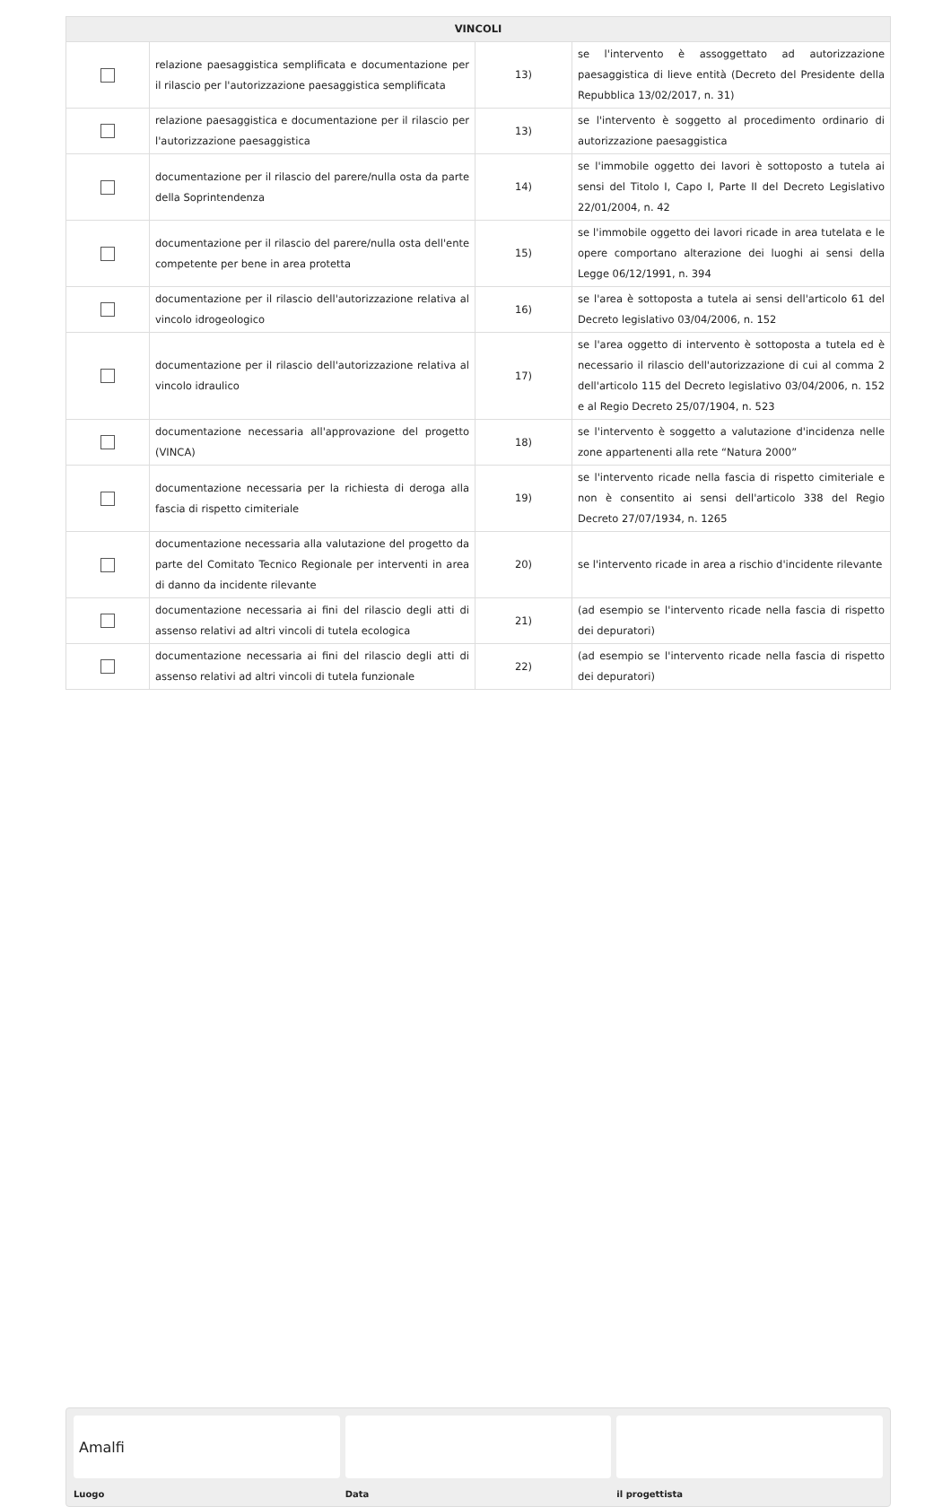| VINCOLI | | | |
| --- | --- | --- | --- |
| | relazione paesaggistica semplificata e documentazione per il rilascio per l'autorizzazione paesaggistica semplificata | 13) | se l'intervento è assoggettato ad autorizzazione paesaggistica di lieve entità (Decreto del Presidente della Repubblica 13/02/2017, n. 31) |
| | relazione paesaggistica e documentazione per il rilascio per l'autorizzazione paesaggistica | 13) | se l'intervento è soggetto al procedimento ordinario di autorizzazione paesaggistica |
| | documentazione per il rilascio del parere/nulla osta da parte della Soprintendenza | 14) | se l'immobile oggetto dei lavori è sottoposto a tutela ai sensi del Titolo I, Capo I, Parte II del Decreto Legislativo 22/01/2004, n. 42 |
| | documentazione per il rilascio del parere/nulla osta dell'ente competente per bene in area protetta | 15) | se l'immobile oggetto dei lavori ricade in area tutelata e le opere comportano alterazione dei luoghi ai sensi della Legge 06/12/1991, n. 394 |
| | documentazione per il rilascio dell'autorizzazione relativa al vincolo idrogeologico | 16) | se l'area è sottoposta a tutela ai sensi dell'articolo 61 del Decreto legislativo 03/04/2006, n. 152 |
| | documentazione per il rilascio dell'autorizzazione relativa al vincolo idraulico | 17) | se l'area oggetto di intervento è sottoposta a tutela ed è necessario il rilascio dell'autorizzazione di cui al comma 2 dell'articolo 115 del Decreto legislativo 03/04/2006, n. 152 e al Regio Decreto 25/07/1904, n. 523 |
| | documentazione necessaria all'approvazione del progetto (VINCA) | 18) | se l'intervento è soggetto a valutazione d'incidenza nelle zone appartenenti alla rete “Natura 2000” |
| | documentazione necessaria per la richiesta di deroga alla fascia di rispetto cimiteriale | 19) | se l'intervento ricade nella fascia di rispetto cimiteriale e non è consentito ai sensi dell'articolo 338 del Regio Decreto 27/07/1934, n. 1265 |
| | documentazione necessaria alla valutazione del progetto da parte del Comitato Tecnico Regionale per interventi in area di danno da incidente rilevante | 20) | se l'intervento ricade in area a rischio d'incidente rilevante |
| | documentazione necessaria ai fini del rilascio degli atti di assenso relativi ad altri vincoli di tutela ecologica | 21) | (ad esempio se l'intervento ricade nella fascia di rispetto dei depuratori) |
| | documentazione necessaria ai fini del rilascio degli atti di assenso relativi ad altri vincoli di tutela funzionale | 22) | (ad esempio se l'intervento ricade nella fascia di rispetto dei depuratori) |
Amalfi
Luogo Data il progettista